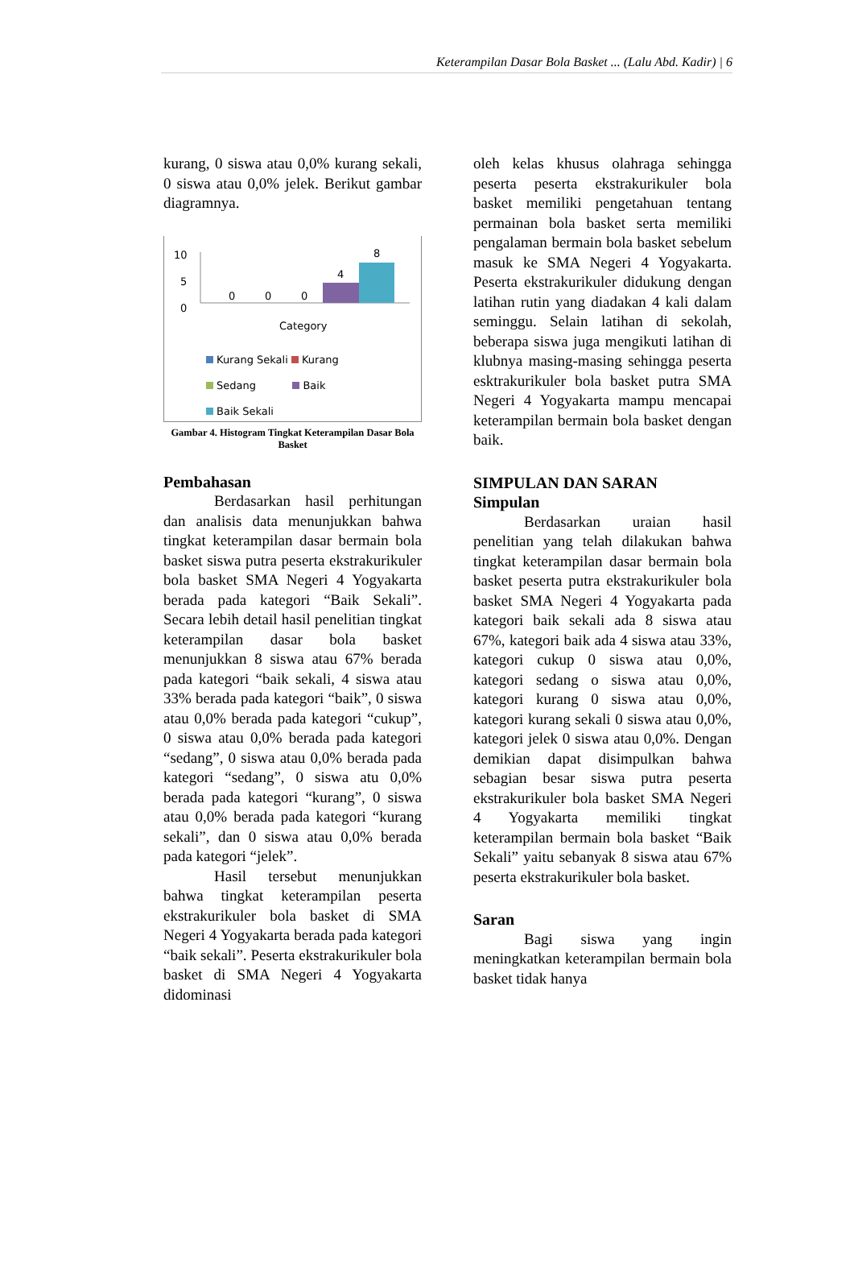Keterampilan Dasar Bola Basket ... (Lalu Abd. Kadir) | 6
kurang, 0 siswa atau 0,0% kurang sekali, 0 siswa atau 0,0% jelek. Berikut gambar diagramnya.
10
5
0
0 0 0
4
8
Category
Kurang Sekali Kurang
Sedang Baik
Baik Sekali
Gambar 4. Histogram Tingkat Keterampilan Dasar Bola Basket
Pembahasan
Berdasarkan hasil perhitungan dan analisis data menunjukkan bahwa tingkat keterampilan dasar bermain bola basket siswa putra peserta ekstrakurikuler bola basket SMA Negeri 4 Yogyakarta berada pada kategori “Baik Sekali”. Secara lebih detail hasil penelitian tingkat keterampilan dasar bola basket menunjukkan 8 siswa atau 67% berada pada kategori “baik sekali, 4 siswa atau 33% berada pada kategori “baik”, 0 siswa atau 0,0% berada pada kategori “cukup”, 0 siswa atau 0,0% berada pada kategori “sedang”, 0 siswa atau 0,0% berada pada kategori “sedang”, 0 siswa atu 0,0% berada pada kategori “kurang”, 0 siswa atau 0,0% berada pada kategori “kurang sekali”, dan 0 siswa atau 0,0% berada pada kategori “jelek”.
Hasil tersebut menunjukkan bahwa tingkat keterampilan peserta ekstrakurikuler bola basket di SMA Negeri 4 Yogyakarta berada pada kategori “baik sekali”. Peserta ekstrakurikuler bola basket di SMA Negeri 4 Yogyakarta didominasi
oleh kelas khusus olahraga sehingga peserta peserta ekstrakurikuler bola basket memiliki pengetahuan tentang permainan bola basket serta memiliki pengalaman bermain bola basket sebelum masuk ke SMA Negeri 4 Yogyakarta. Peserta ekstrakurikuler didukung dengan latihan rutin yang diadakan 4 kali dalam seminggu. Selain latihan di sekolah, beberapa siswa juga mengikuti latihan di klubnya masing-masing sehingga peserta esktrakurikuler bola basket putra SMA Negeri 4 Yogyakarta mampu mencapai keterampilan bermain bola basket dengan baik.
SIMPULAN DAN SARAN
Simpulan
Berdasarkan uraian hasil penelitian yang telah dilakukan bahwa tingkat keterampilan dasar bermain bola basket peserta putra ekstrakurikuler bola basket SMA Negeri 4 Yogyakarta pada kategori baik sekali ada 8 siswa atau 67%, kategori baik ada 4 siswa atau 33%, kategori cukup 0 siswa atau 0,0%, kategori sedang o siswa atau 0,0%, kategori kurang 0 siswa atau 0,0%, kategori kurang sekali 0 siswa atau 0,0%, kategori jelek 0 siswa atau 0,0%. Dengan demikian dapat disimpulkan bahwa sebagian besar siswa putra peserta ekstrakurikuler bola basket SMA Negeri 4 Yogyakarta memiliki tingkat keterampilan bermain bola basket “Baik Sekali” yaitu sebanyak 8 siswa atau 67% peserta ekstrakurikuler bola basket.
Saran
Bagi siswa yang ingin meningkatkan keterampilan bermain bola basket tidak hanya